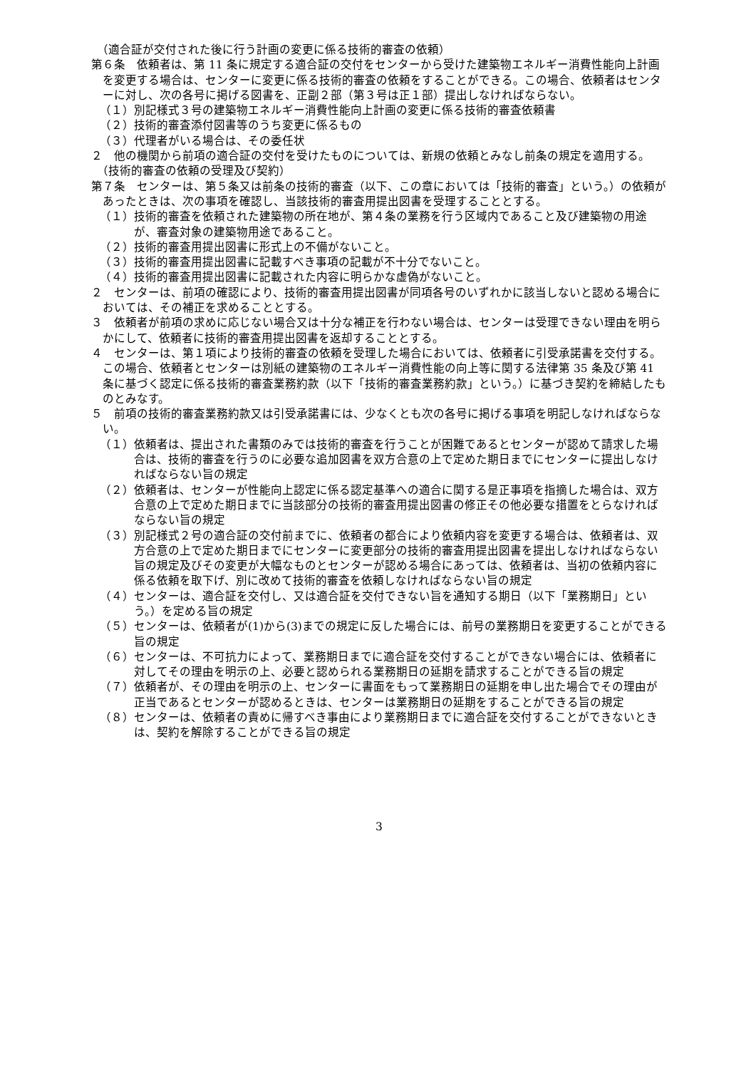（適合証が交付された後に行う計画の変更に係る技術的審査の依頼）
第６条　依頼者は、第 11 条に規定する適合証の交付をセンターから受けた建築物エネルギー消費性能向上計画を変更する場合は、センターに変更に係る技術的審査の依頼をすることができる。この場合、依頼者はセンターに対し、次の各号に掲げる図書を、正副２部（第３号は正１部）提出しなければならない。
（１）別記様式３号の建築物エネルギー消費性能向上計画の変更に係る技術的審査依頼書
（２）技術的審査添付図書等のうち変更に係るもの
（３）代理者がいる場合は、その委任状
２　他の機関から前項の適合証の交付を受けたものについては、新規の依頼とみなし前条の規定を適用する。
（技術的審査の依頼の受理及び契約）
第７条　センターは、第５条又は前条の技術的審査（以下、この章においては「技術的審査」という。）の依頼があったときは、次の事項を確認し、当該技術的審査用提出図書を受理することとする。
（１）技術的審査を依頼された建築物の所在地が、第４条の業務を行う区域内であること及び建築物の用途が、審査対象の建築物用途であること。
（２）技術的審査用提出図書に形式上の不備がないこと。
（３）技術的審査用提出図書に記載すべき事項の記載が不十分でないこと。
（４）技術的審査用提出図書に記載された内容に明らかな虚偽がないこと。
２　センターは、前項の確認により、技術的審査用提出図書が同項各号のいずれかに該当しないと認める場合においては、その補正を求めることとする。
３　依頼者が前項の求めに応じない場合又は十分な補正を行わない場合は、センターは受理できない理由を明らかにして、依頼者に技術的審査用提出図書を返却することとする。
４　センターは、第１項により技術的審査の依頼を受理した場合においては、依頼者に引受承諾書を交付する。この場合、依頼者とセンターは別紙の建築物のエネルギー消費性能の向上等に関する法律第 35 条及び第 41 条に基づく認定に係る技術的審査業務約款（以下「技術的審査業務約款」という。）に基づき契約を締結したものとみなす。
５　前項の技術的審査業務約款又は引受承諾書には、少なくとも次の各号に掲げる事項を明記しなければならない。
（１）依頼者は、提出された書類のみでは技術的審査を行うことが困難であるとセンターが認めて請求した場合は、技術的審査を行うのに必要な追加図書を双方合意の上で定めた期日までにセンターに提出しなければならない旨の規定
（２）依頼者は、センターが性能向上認定に係る認定基準への適合に関する是正事項を指摘した場合は、双方合意の上で定めた期日までに当該部分の技術的審査用提出図書の修正その他必要な措置をとらなければならない旨の規定
（３）別記様式２号の適合証の交付前までに、依頼者の都合により依頼内容を変更する場合は、依頼者は、双方合意の上で定めた期日までにセンターに変更部分の技術的審査用提出図書を提出しなければならない旨の規定及びその変更が大幅なものとセンターが認める場合にあっては、依頼者は、当初の依頼内容に係る依頼を取下げ、別に改めて技術的審査を依頼しなければならない旨の規定
（４）センターは、適合証を交付し、又は適合証を交付できない旨を通知する期日（以下「業務期日」という。）を定める旨の規定
（５）センターは、依頼者が(1)から(3)までの規定に反した場合には、前号の業務期日を変更することができる旨の規定
（６）センターは、不可抗力によって、業務期日までに適合証を交付することができない場合には、依頼者に対してその理由を明示の上、必要と認められる業務期日の延期を請求することができる旨の規定
（７）依頼者が、その理由を明示の上、センターに書面をもって業務期日の延期を申し出た場合でその理由が正当であるとセンターが認めるときは、センターは業務期日の延期をすることができる旨の規定
（８）センターは、依頼者の責めに帰すべき事由により業務期日までに適合証を交付することができないときは、契約を解除することができる旨の規定
3